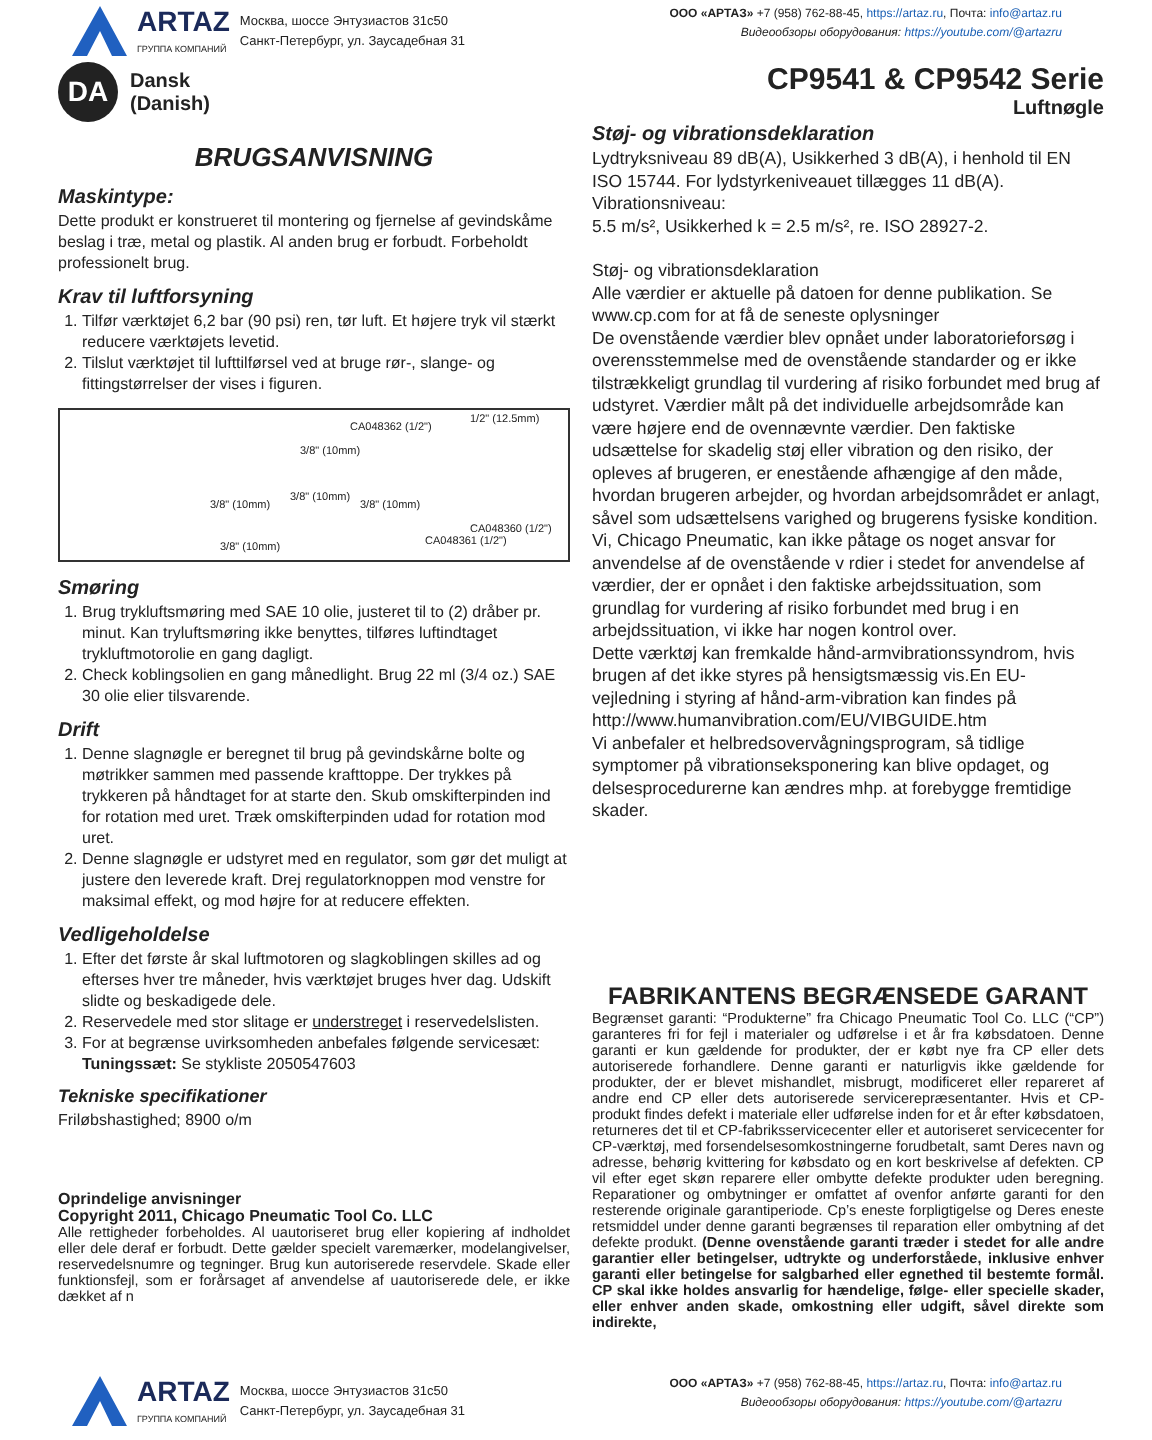ARTAZ
ГРУППА КОМПАНИЙ
Москва, шоссе Энтузиастов 31с50
Санкт-Петербург, ул. Заусадебная 31
ООО «АРТАЗ» +7 (958) 762-88-45, https://artaz.ru, Почта: info@artaz.ru
Видеообзоры оборудования: https://youtube.com/@artazru
DA
Dansk
(Danish)
CP9541 & CP9542 Serie
Luftnøgle
BRUGSANVISNING
Maskintype:
Dette produkt er konstrueret til montering og fjernelse af gevindskåme beslag i træ, metal og plastik. Al anden brug er forbudt. Forbeholdt professionelt brug.
Krav til luftforsyning
1. Tilfør værktøjet 6,2 bar (90 psi) ren, tør luft. Et højere tryk vil stærkt reducere værktøjets levetid.
2. Tilslut værktøjet til lufttilførsel ved at bruge rør-, slange- og fittingstørrelser der vises i figuren.
CA048362 (1/2")
1/2" (12.5mm)
3/8" (10mm)
3/8" (10mm)
3/8" (10mm)
3/8" (10mm)
CA048360 (1/2")
CA048361 (1/2") 3/8" (10mm)
Smøring
1. Brug trykluftsmøring med SAE 10 olie, justeret til to (2) dråber pr. minut. Kan tryluftsmøring ikke benyttes, tilføres luftindtaget trykluftmotorolie en gang dagligt.
2. Check koblingsolien en gang månedlight. Brug 22 ml (3/4 oz.) SAE 30 olie elier tilsvarende.
Drift
1. Denne slagnøgle er beregnet til brug på gevindskårne bolte og møtrikker sammen med passende krafttoppe. Der trykkes på trykkeren på håndtaget for at starte den. Skub omskifterpinden ind for rotation med uret. Træk omskifterpinden udad for rotation mod uret.
2. Denne slagnøgle er udstyret med en regulator, som gør det muligt at justere den leverede kraft. Drej regulatorknoppen mod venstre for maksimal effekt, og mod højre for at reducere effekten.
Vedligeholdelse
1. Efter det første år skal luftmotoren og slagkoblingen skilles ad og efterses hver tre måneder, hvis værktøjet bruges hver dag. Udskift slidte og beskadigede dele.
2. Reservedele med stor slitage er understreget i reservedelslisten.
3. For at begrænse uvirksomheden anbefales følgende servicesæt:
Tuningssæt: Se stykliste 2050547603
Tekniske specifikationer
Friløbshastighed; 8900 o/m
Oprindelige anvisninger
Copyright 2011, Chicago Pneumatic Tool Co. LLC
Alle rettigheder forbeholdes. Al uautoriseret brug eller kopiering af indholdet eller dele deraf er forbudt. Dette gælder specielt varemærker, modelangivelser, reservedelsnumre og tegninger. Brug kun autoriserede reservdele. Skade eller funktionsfejl, som er forårsaget af anvendelse af uautoriserede dele, er ikke dækket af n
Støj- og vibrationsdeklaration
Lydtryksniveau 89 dB(A), Usikkerhed 3 dB(A), i henhold til EN ISO 15744. For lydstyrkeniveauet tillægges 11 dB(A).
Vibrationsniveau:
5.5 m/s², Usikkerhed k = 2.5 m/s², re. ISO 28927-2.
Støj- og vibrationsdeklaration
Alle værdier er aktuelle på datoen for denne publikation. Se www.cp.com for at få de seneste oplysninger
De ovenstående værdier blev opnået under laboratorieforsøg i overensstemmelse med de ovenstående standarder og er ikke tilstrækkeligt grundlag til vurdering af risiko forbundet med brug af udstyret. Værdier målt på det individuelle arbejdsområde kan være højere end de ovennævnte værdier. Den faktiske udsættelse for skadelig støj eller vibration og den risiko, der opleves af brugeren, er enestående afhængige af den måde, hvordan brugeren arbejder, og hvordan arbejdsområdet er anlagt, såvel som udsættelsens varighed og brugerens fysiske kondition. Vi, Chicago Pneumatic, kan ikke påtage os noget ansvar for anvendelse af de ovenstående v rdier i stedet for anvendelse af værdier, der er opnået i den faktiske arbejdssituation, som grundlag for vurdering af risiko forbundet med brug i en arbejdssituation, vi ikke har nogen kontrol over.
Dette værktøj kan fremkalde hånd-armvibrationssyndrom, hvis brugen af det ikke styres på hensigtsmæssig vis.En EU-vejledning i styring af hånd-arm-vibration kan findes på http://www.humanvibration.com/EU/VIBGUIDE.htm
Vi anbefaler et helbredsovervågningsprogram, så tidlige symptomer på vibrationseksponering kan blive opdaget, og delsesprocedurerne kan ændres mhp. at forebygge fremtidige skader.
FABRIKANTENS BEGRÆNSEDE GARANT
Begrænset garanti: “Produkterne” fra Chicago Pneumatic Tool Co. LLC (“CP”) garanteres fri for fejl i materialer og udførelse i et år fra købsdatoen. Denne garanti er kun gældende for produkter, der er købt nye fra CP eller dets autoriserede forhandlere. Denne garanti er naturligvis ikke gældende for produkter, der er blevet mishandlet, misbrugt, modificeret eller repareret af andre end CP eller dets autoriserede servicerepræsentanter. Hvis et CP-produkt findes defekt i materiale eller udførelse inden for et år efter købsdatoen, returneres det til et CP-fabriksservicecenter eller et autoriseret servicecenter for CP-værktøj, med forsendelsesomkostningerne forudbetalt, samt Deres navn og adresse, behørig kvittering for købsdato og en kort beskrivelse af defekten. CP vil efter eget skøn reparere eller ombytte defekte produkter uden beregning. Reparationer og ombytninger er omfattet af ovenfor anførte garanti for den resterende originale garantiperiode. Cp’s eneste forpligtigelse og Deres eneste retsmiddel under denne garanti begrænses til reparation eller ombytning af det defekte produkt. (Denne ovenstående garanti træder i stedet for alle andre garantier eller betingelser, udtrykte og underforståede, inklusive enhver garanti eller betingelse for salgbarhed eller egnethed til bestemte formål. CP skal ikke holdes ansvarlig for hændelige, følge- eller specielle skader, eller enhver anden skade, omkostning eller udgift, såvel direkte som indirekte,
ARTAZ
ГРУППА КОМПАНИЙ
Москва, шоссе Энтузиастов 31с50
Санкт-Петербург, ул. Заусадебная 31
ООО «АРТАЗ» +7 (958) 762-88-45, https://artaz.ru, Почта: info@artaz.ru
Видеообзоры оборудования: https://youtube.com/@artazru